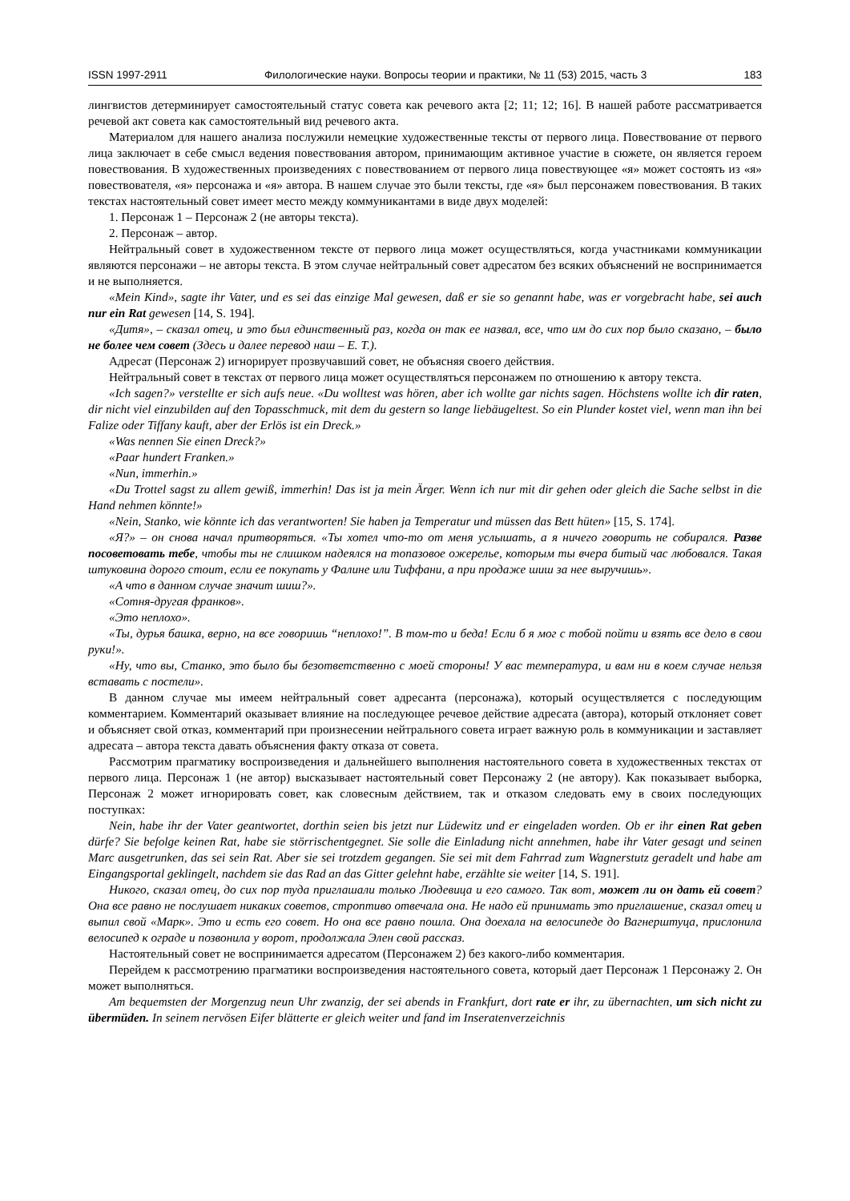ISSN 1997-2911 Филологические науки. Вопросы теории и практики, № 11 (53) 2015, часть 3 183
лингвистов детерминирует самостоятельный статус совета как речевого акта [2; 11; 12; 16]. В нашей работе рассматривается речевой акт совета как самостоятельный вид речевого акта.
Материалом для нашего анализа послужили немецкие художественные тексты от первого лица. Повествование от первого лица заключает в себе смысл ведения повествования автором, принимающим активное участие в сюжете, он является героем повествования. В художественных произведениях с повествованием от первого лица повествующее «я» может состоять из «я» повествователя, «я» персонажа и «я» автора. В нашем случае это были тексты, где «я» был персонажем повествования. В таких текстах настоятельный совет имеет место между коммуникантами в виде двух моделей:
1. Персонаж 1 – Персонаж 2 (не авторы текста).
2. Персонаж – автор.
Нейтральный совет в художественном тексте от первого лица может осуществляться, когда участниками коммуникации являются персонажи – не авторы текста. В этом случае нейтральный совет адресатом без всяких объяснений не воспринимается и не выполняется.
«Mein Kind», sagte ihr Vater, und es sei das einzige Mal gewesen, daß er sie so genannt habe, was er vorgebracht habe, sei auch nur ein Rat gewesen [14, S. 194].
«Дитя», – сказал отец, и это был единственный раз, когда он так ее назвал, все, что им до сих пор было сказано, – было не более чем совет (Здесь и далее перевод наш – Е. Т.).
Адресат (Персонаж 2) игнорирует прозвучавший совет, не объясняя своего действия.
Нейтральный совет в текстах от первого лица может осуществляться персонажем по отношению к автору текста.
«Ich sagen?» verstellte er sich aufs neue. «Du wolltest was hören, aber ich wollte gar nichts sagen. Höchstens wollte ich dir raten, dir nicht viel einzubilden auf den Topasschmuck, mit dem du gestern so lange liebäugeltest. So ein Plunder kostet viel, wenn man ihn bei Falize oder Tiffany kauft, aber der Erlös ist ein Dreck.»
«Was nennen Sie einen Dreck?»
«Paar hundert Franken.»
«Nun, immerhin.»
«Du Trottel sagst zu allem gewiß, immerhin! Das ist ja mein Ärger. Wenn ich nur mit dir gehen oder gleich die Sache selbst in die Hand nehmen könnte!»
«Nein, Stanko, wie könnte ich das verantworten! Sie haben ja Temperatur und müssen das Bett hüten» [15, S. 174].
«Я?» – он снова начал притворяться. «Ты хотел что-то от меня услышать, а я ничего говорить не собирался. Разве посоветовать тебе, чтобы ты не слишком надеялся на топазовое ожерелье, которым ты вчера битый час любовался. Такая штуковина дорого стоит, если ее покупать у Фалине или Тиффани, а при продаже шиш за нее выручишь».
«А что в данном случае значит шиш?».
«Сотня-другая франков».
«Это неплохо».
«Ты, дурья башка, верно, на все говоришь “неплохо!”. В том-то и беда! Если б я мог с тобой пойти и взять все дело в свои руки!».
«Ну, что вы, Станко, это было бы безответственно с моей стороны! У вас температура, и вам ни в коем случае нельзя вставать с постели».
В данном случае мы имеем нейтральный совет адресанта (персонажа), который осуществляется с последующим комментарием. Комментарий оказывает влияние на последующее речевое действие адресата (автора), который отклоняет совет и объясняет свой отказ, комментарий при произнесении нейтрального совета играет важную роль в коммуникации и заставляет адресата – автора текста давать объяснения факту отказа от совета.
Рассмотрим прагматику воспроизведения и дальнейшего выполнения настоятельного совета в художественных текстах от первого лица. Персонаж 1 (не автор) высказывает настоятельный совет Персонажу 2 (не автору). Как показывает выборка, Персонаж 2 может игнорировать совет, как словесным действием, так и отказом следовать ему в своих последующих поступках:
Nein, habe ihr der Vater geantwortet, dorthin seien bis jetzt nur Lüdewitz und er eingeladen worden. Ob er ihr einen Rat geben dürfe? Sie befolge keinen Rat, habe sie störrischentgegnet. Sie solle die Einladung nicht annehmen, habe ihr Vater gesagt und seinen Marc ausgetrunken, das sei sein Rat. Aber sie sei trotzdem gegangen. Sie sei mit dem Fahrrad zum Wagnerstutz geradelt und habe am Eingangsportal geklingelt, nachdem sie das Rad an das Gitter gelehnt habe, erzählte sie weiter [14, S. 191].
Никого, сказал отец, до сих пор туда приглашали только Людевица и его самого. Так вот, может ли он дать ей совет? Она все равно не послушает никаких советов, строптиво отвечала она. Не надо ей принимать это приглашение, сказал отец и выпил свой «Марк». Это и есть его совет. Но она все равно пошла. Она доехала на велосипеде до Вагнерштуца, прислонила велосипед к ограде и позвонила у ворот, продолжала Элен свой рассказ.
Настоятельный совет не воспринимается адресатом (Персонажем 2) без какого-либо комментария.
Перейдем к рассмотрению прагматики воспроизведения настоятельного совета, который дает Персонаж 1 Персонажу 2. Он может выполняться.
Am bequemsten der Morgenzug neun Uhr zwanzig, der sei abends in Frankfurt, dort rate er ihr, zu übernachten, um sich nicht zu übermüden. In seinem nervösen Eifer blätterte er gleich weiter und fand im Inseratenverzeichnis